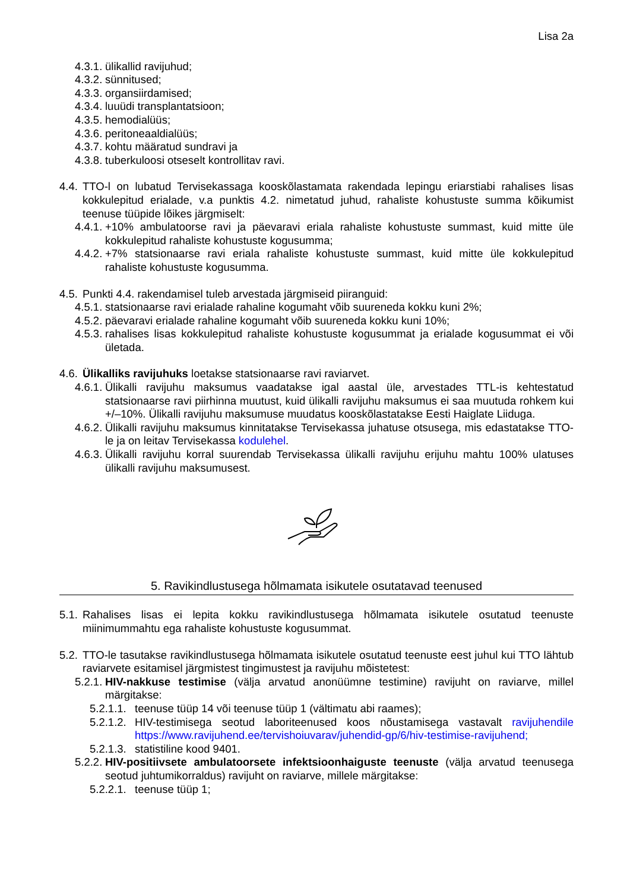Lisa 2a
4.3.1. ülikallid ravijuhud;
4.3.2. sünnitused;
4.3.3. organsiirdamised;
4.3.4. luuüdi transplantatsioon;
4.3.5. hemodialüüs;
4.3.6. peritoneaaldialüüs;
4.3.7. kohtu määratud sundravi ja
4.3.8. tuberkuloosi otseselt kontrollitav ravi.
4.4. TTO-l on lubatud Tervisekassaga kooskõlastamata rakendada lepingu eriarstiabi rahalises lisas kokkulepitud erialade, v.a punktis 4.2. nimetatud juhud, rahaliste kohustuste summa kõikumist teenuse tüüpide lõikes järgmiselt:
4.4.1. +10% ambulatoorse ravi ja päevaravi eriala rahaliste kohustuste summast, kuid mitte üle kokkulepitud rahaliste kohustuste kogusumma;
4.4.2. +7% statsionaarse ravi eriala rahaliste kohustuste summast, kuid mitte üle kokkulepitud rahaliste kohustuste kogusumma.
4.5. Punkti 4.4. rakendamisel tuleb arvestada järgmiseid piiranguid:
4.5.1. statsionaarse ravi erialade rahaline kogumaht võib suureneda kokku kuni 2%;
4.5.2. päevaravi erialade rahaline kogumaht võib suureneda kokku kuni 10%;
4.5.3. rahalises lisas kokkulepitud rahaliste kohustuste kogusummat ja erialade kogusummat ei või ületada.
4.6. Ülikalliks ravijuhuks loetakse statsionaarse ravi raviarvet.
4.6.1. Ülikalli ravijuhu maksumus vaadatakse igal aastal üle, arvestades TTL-is kehtestatud statsionaarse ravi piirhinna muutust, kuid ülikalli ravijuhu maksumus ei saa muutuda rohkem kui +/–10%. Ülikalli ravijuhu maksumuse muudatus kooskõlastatakse Eesti Haiglate Liiduga.
4.6.2. Ülikalli ravijuhu maksumus kinnitatakse Tervisekassa juhatuse otsusega, mis edastatakse TTO-le ja on leitav Tervisekassa kodulehel.
4.6.3. Ülikalli ravijuhu korral suurendab Tervisekassa ülikalli ravijuhu erijuhu mahtu 100% ulatuses ülikalli ravijuhu maksumusest.
5. Ravikindlustusega hõlmamata isikutele osutatavad teenused
5.1. Rahalises lisas ei lepita kokku ravikindlustusega hõlmamata isikutele osutatud teenuste miinimummahtu ega rahaliste kohustuste kogusummat.
5.2. TTO-le tasutakse ravikindlustusega hõlmamata isikutele osutatud teenuste eest juhul kui TTO lähtub raviarvete esitamisel järgmistest tingimustest ja ravijuhu mõistetest:
5.2.1. HIV-nakkuse testimise (välja arvatud anonüümne testimine) ravijuht on raviarve, millel märgitakse:
5.2.1.1. teenuse tüüp 14 või teenuse tüüp 1 (vältimatu abi raames);
5.2.1.2. HIV-testimisega seotud laboriteenused koos nõustamisega vastavalt ravijuhendile https://www.ravijuhend.ee/tervishoiuvarav/juhendid-gp/6/hiv-testimise-ravijuhend;
5.2.1.3. statistiline kood 9401.
5.2.2. HIV-positiivsete ambulatoorsete infektsioonhaiguste teenuste (välja arvatud teenusega seotud juhtumikorraldus) ravijuht on raviarve, millele märgitakse:
5.2.2.1. teenuse tüüp 1;